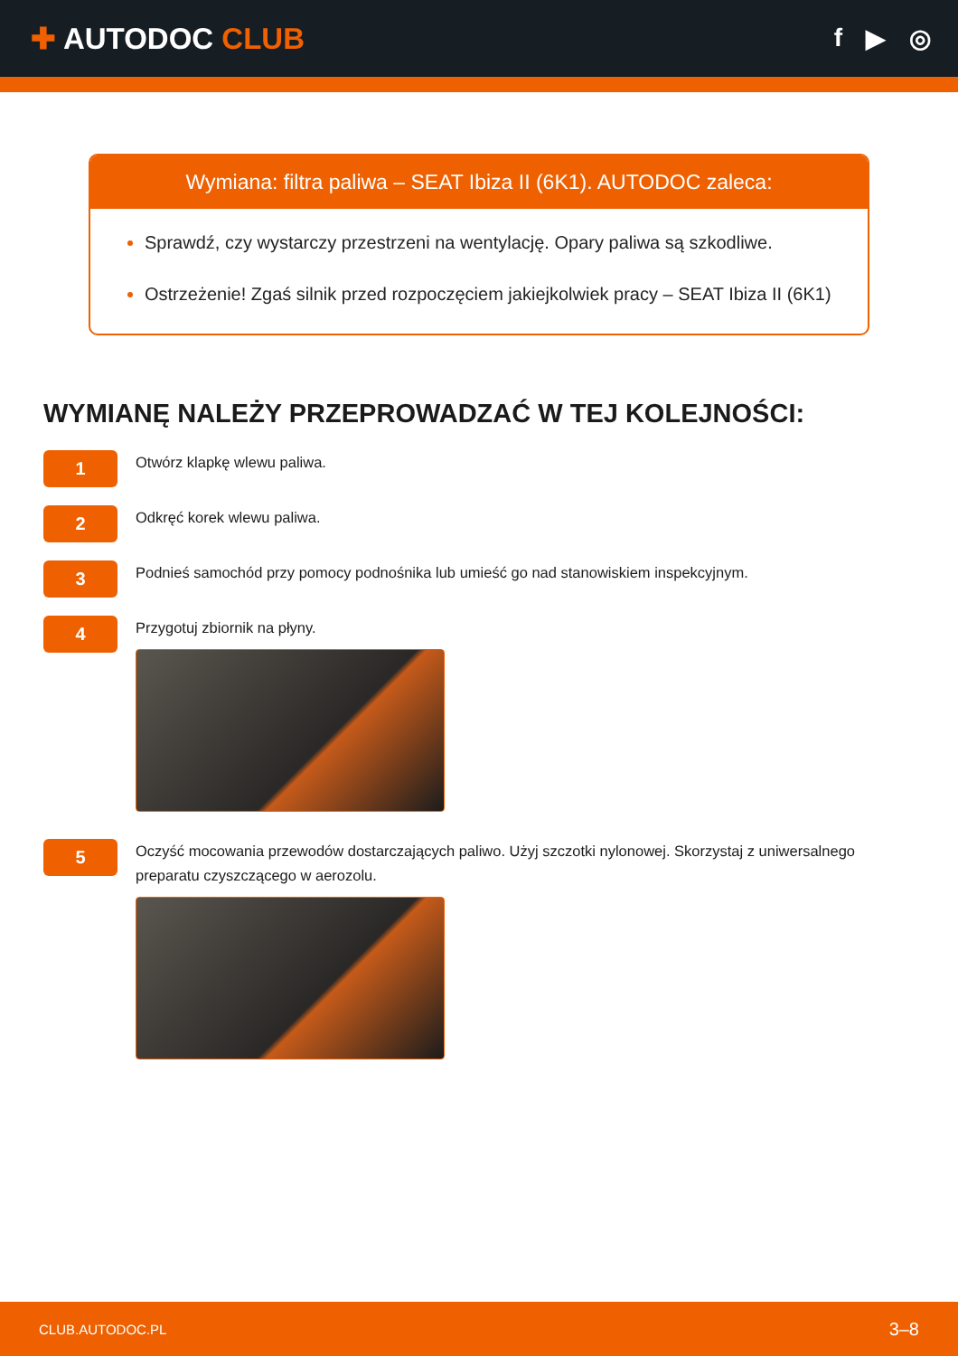✚ AUTODOC CLUB
f ▶ ◎
Wymiana: filtra paliwa – SEAT Ibiza II (6K1). AUTODOC zaleca:
Sprawdź, czy wystarczy przestrzeni na wentylację. Opary paliwa są szkodliwe.
Ostrzeżenie! Zgaś silnik przed rozpoczęciem jakiejkolwiek pracy – SEAT Ibiza II (6K1)
WYMIANĘ NALEŻY PRZEPROWADZAĆ W TEJ KOLEJNOŚCI:
1
Otwórz klapkę wlewu paliwa.
2
Odkręć korek wlewu paliwa.
3
Podnieś samochód przy pomocy podnośnika lub umieść go nad stanowiskiem inspekcyjnym.
4
Przygotuj zbiornik na płyny.
5
Oczyść mocowania przewodów dostarczających paliwo. Użyj szczotki nylonowej. Skorzystaj z uniwersalnego preparatu czyszczącego w aerozolu.
CLUB.AUTODOC.PL 3–8